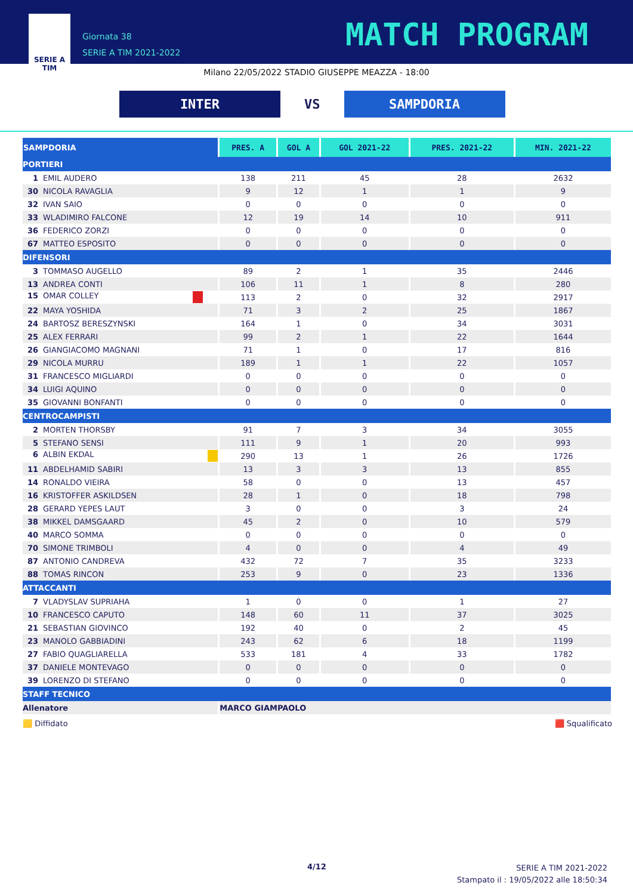SERIE A
TIM
Giornata 38
SERIE A TIM 2021-2022
MATCH PROGRAM
Milano 22/05/2022 STADIO GIUSEPPE MEAZZA - 18:00
INTER
VS
SAMPDORIA
| SAMPDORIA | PRES. A | GOL A | GOL 2021-22 | PRES. 2021-22 | MIN. 2021-22 |
| --- | --- | --- | --- | --- | --- |
| PORTIERI | | | | | |
| 1 EMIL AUDERO | 138 | 211 | 45 | 28 | 2632 |
| 30 NICOLA RAVAGLIA | 9 | 12 | 1 | 1 | 9 |
| 32 IVAN SAIO | 0 | 0 | 0 | 0 | 0 |
| 33 WLADIMIRO FALCONE | 12 | 19 | 14 | 10 | 911 |
| 36 FEDERICO ZORZI | 0 | 0 | 0 | 0 | 0 |
| 67 MATTEO ESPOSITO | 0 | 0 | 0 | 0 | 0 |
| DIFENSORI | | | | | |
| 3 TOMMASO AUGELLO | 89 | 2 | 1 | 35 | 2446 |
| 13 ANDREA CONTI | 106 | 11 | 1 | 8 | 280 |
| 15 OMAR COLLEY | 113 | 2 | 0 | 32 | 2917 |
| 22 MAYA YOSHIDA | 71 | 3 | 2 | 25 | 1867 |
| 24 BARTOSZ BERESZYNSKI | 164 | 1 | 0 | 34 | 3031 |
| 25 ALEX FERRARI | 99 | 2 | 1 | 22 | 1644 |
| 26 GIANGIACOMO MAGNANI | 71 | 1 | 0 | 17 | 816 |
| 29 NICOLA MURRU | 189 | 1 | 1 | 22 | 1057 |
| 31 FRANCESCO MIGLIARDI | 0 | 0 | 0 | 0 | 0 |
| 34 LUIGI AQUINO | 0 | 0 | 0 | 0 | 0 |
| 35 GIOVANNI BONFANTI | 0 | 0 | 0 | 0 | 0 |
| CENTROCAMPISTI | | | | | |
| 2 MORTEN THORSBY | 91 | 7 | 3 | 34 | 3055 |
| 5 STEFANO SENSI | 111 | 9 | 1 | 20 | 993 |
| 6 ALBIN EKDAL | 290 | 13 | 1 | 26 | 1726 |
| 11 ABDELHAMID SABIRI | 13 | 3 | 3 | 13 | 855 |
| 14 RONALDO VIEIRA | 58 | 0 | 0 | 13 | 457 |
| 16 KRISTOFFER ASKILDSEN | 28 | 1 | 0 | 18 | 798 |
| 28 GERARD YEPES LAUT | 3 | 0 | 0 | 3 | 24 |
| 38 MIKKEL DAMSGAARD | 45 | 2 | 0 | 10 | 579 |
| 40 MARCO SOMMA | 0 | 0 | 0 | 0 | 0 |
| 70 SIMONE TRIMBOLI | 4 | 0 | 0 | 4 | 49 |
| 87 ANTONIO CANDREVA | 432 | 72 | 7 | 35 | 3233 |
| 88 TOMAS RINCON | 253 | 9 | 0 | 23 | 1336 |
| ATTACCANTI | | | | | |
| 7 VLADYSLAV SUPRIAHA | 1 | 0 | 0 | 1 | 27 |
| 10 FRANCESCO CAPUTO | 148 | 60 | 11 | 37 | 3025 |
| 21 SEBASTIAN GIOVINCO | 192 | 40 | 0 | 2 | 45 |
| 23 MANOLO GABBIADINI | 243 | 62 | 6 | 18 | 1199 |
| 27 FABIO QUAGLIARELLA | 533 | 181 | 4 | 33 | 1782 |
| 37 DANIELE MONTEVAGO | 0 | 0 | 0 | 0 | 0 |
| 39 LORENZO DI STEFANO | 0 | 0 | 0 | 0 | 0 |
| STAFF TECNICO | | | | | |
| Allenatore | MARCO GIAMPAOLO | | | | |
🟨 Diffidato 🟥 Squalificato
4/12
SERIE A TIM 2021-2022
Stampato il : 19/05/2022 alle 18:50:34